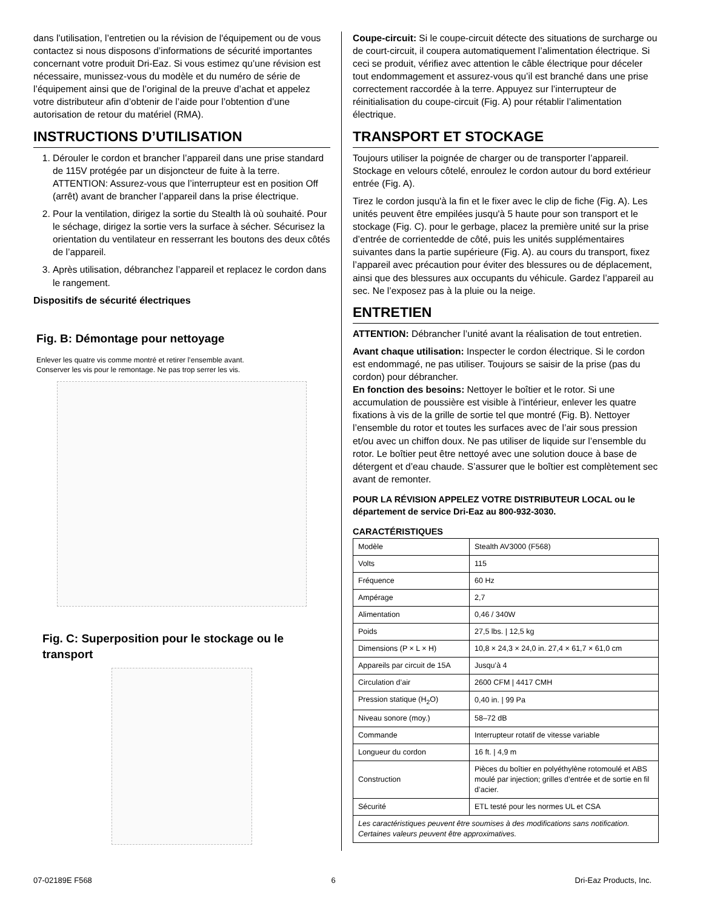dans l’utilisation, l’entretien ou la révision de l'équipement ou de vous contactez si nous disposons d’informations de sécurité importantes concernant votre produit Dri-Eaz. Si vous estimez qu’une révision est nécessaire, munissez-vous du modèle et du numéro de série de l’équipement ainsi que de l’original de la preuve d’achat et appelez votre distributeur afin d’obtenir de l’aide pour l’obtention d’une autorisation de retour du matériel (RMA).
INSTRUCTIONS D’UTILISATION
1. Dérouler le cordon et brancher l’appareil dans une prise standard de 115V protégée par un disjoncteur de fuite à la terre. ATTENTION: Assurez-vous que l’interrupteur est en position Off (arrêt) avant de brancher l’appareil dans la prise électrique.
2. Pour la ventilation, dirigez la sortie du Stealth là où souhaité. Pour le séchage, dirigez la sortie vers la surface à sécher. Sécurisez la orientation du ventilateur en resserrant les boutons des deux côtés de l’appareil.
3. Après utilisation, débranchez l’appareil et replacez le cordon dans le rangement.
Dispositifs de sécurité électriques
Fig. B: Démontage pour nettoyage
Enlever les quatre vis comme montré et retirer l’ensemble avant.
Conserver les vis pour le remontage. Ne pas trop serrer les vis.
Fig. C: Superposition pour le stockage ou le transport
Coupe-circuit: Si le coupe-circuit détecte des situations de surcharge ou de court-circuit, il coupera automatiquement l’alimentation électrique. Si ceci se produit, vérifiez avec attention le câble électrique pour déceler tout endommagement et assurez-vous qu’il est branché dans une prise correctement raccordée à la terre. Appuyez sur l’interrupteur de réinitialisation du coupe-circuit (Fig. A) pour rétablir l’alimentation électrique.
TRANSPORT ET STOCKAGE
Toujours utiliser la poignée de charger ou de transporter l’appareil. Stockage en velours côtelé, enroulez le cordon autour du bord extérieur entrée (Fig. A).
Tirez le cordon jusqu'à la fin et le fixer avec le clip de fiche (Fig. A). Les unités peuvent être empilées jusqu'à 5 haute pour son transport et le stockage (Fig. C). pour le gerbage, placez la première unité sur la prise d’entrée de corrientedde de côté, puis les unités supplémentaires suivantes dans la partie supérieure (Fig. A). au cours du transport, fixez l’appareil avec précaution pour éviter des blessures ou de déplacement, ainsi que des blessures aux occupants du véhicule. Gardez l’appareil au sec. Ne l’exposez pas à la pluie ou la neige.
ENTRETIEN
ATTENTION: Débrancher l’unité avant la réalisation de tout entretien.
Avant chaque utilisation: Inspecter le cordon électrique. Si le cordon est endommagé, ne pas utiliser. Toujours se saisir de la prise (pas du cordon) pour débrancher.
En fonction des besoins: Nettoyer le boîtier et le rotor. Si une accumulation de poussière est visible à l’intérieur, enlever les quatre fixations à vis de la grille de sortie tel que montré (Fig. B). Nettoyer l’ensemble du rotor et toutes les surfaces avec de l’air sous pression et/ou avec un chiffon doux. Ne pas utiliser de liquide sur l’ensemble du rotor. Le boîtier peut être nettoyé avec une solution douce à base de détergent et d’eau chaude. S’assurer que le boîtier est complètement sec avant de remonter.
POUR LA RÉVISION APPELEZ VOTRE DISTRIBUTEUR LOCAL ou le département de service Dri-Eaz au 800-932-3030.
CARACTÉRISTIQUES
| Modèle | Stealth AV3000 (F568) |
| Volts | 115 |
| Fréquence | 60 Hz |
| Ampérage | 2,7 |
| Alimentation | 0,46 / 340W |
| Poids | 27,5 lbs. / 12,5 kg |
| Dimensions (P × L × H) | 10,8 × 24,3 × 24,0 in. 27,4 × 61,7 × 61,0 cm |
| Appareils par circuit de 15A | Jusqu’à 4 |
| Circulation d’air | 2600 CFM / 4417 CMH |
| Pression statique (H<sub>2</sub>O) | 0,40 in. / 99 Pa |
| Niveau sonore (moy.) | 58–72 dB |
| Commande | Interrupteur rotatif de vitesse variable |
| Longueur du cordon | 16 ft. / 4,9 m |
| Construction | Pièces du boîtier en polyéthylène rotomoulé et ABS moulé par injection; grilles d’entrée et de sortie en fil d’acier. |
| Sécurité | ETL testé pour les normes UL et CSA |
| Les caractéristiques peuvent être soumises à des modifications sans notification. Certaines valeurs peuvent être approximatives. | |
07-02189E F568 6 Dri-Eaz Products, Inc.